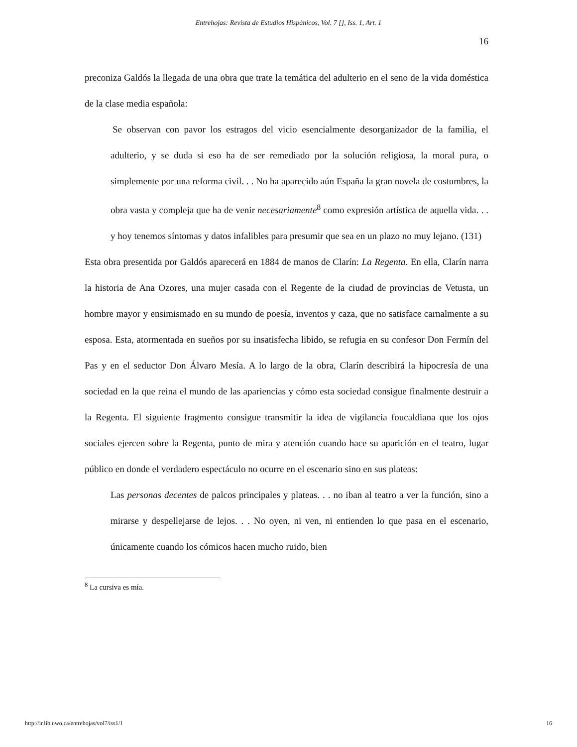Entrehojas: Revista de Estudios Hispánicos, Vol. 7 [], Iss. 1, Art. 1
16
preconiza Galdós la llegada de una obra que trate la temática del adulterio en el seno de la vida doméstica de la clase media española:
Se observan con pavor los estragos del vicio esencialmente desorganizador de la familia, el adulterio, y se duda si eso ha de ser remediado por la solución religiosa, la moral pura, o simplemente por una reforma civil. . . No ha aparecido aún España la gran novela de costumbres, la obra vasta y compleja que ha de venir necesariamente<sup>8</sup> como expresión artística de aquella vida. . . y hoy tenemos síntomas y datos infalibles para presumir que sea en un plazo no muy lejano. (131)
Esta obra presentida por Galdós aparecerá en 1884 de manos de Clarín: La Regenta. En ella, Clarín narra la historia de Ana Ozores, una mujer casada con el Regente de la ciudad de provincias de Vetusta, un hombre mayor y ensimismado en su mundo de poesía, inventos y caza, que no satisface carnalmente a su esposa. Esta, atormentada en sueños por su insatisfecha libido, se refugia en su confesor Don Fermín del Pas y en el seductor Don Álvaro Mesía. A lo largo de la obra, Clarín describirá la hipocresía de una sociedad en la que reina el mundo de las apariencias y cómo esta sociedad consigue finalmente destruir a la Regenta. El siguiente fragmento consigue transmitir la idea de vigilancia foucaldiana que los ojos sociales ejercen sobre la Regenta, punto de mira y atención cuando hace su aparición en el teatro, lugar público en donde el verdadero espectáculo no ocurre en el escenario sino en sus plateas:
Las personas decentes de palcos principales y plateas. . . no iban al teatro a ver la función, sino a mirarse y despellejarse de lejos. . . No oyen, ni ven, ni entienden lo que pasa en el escenario, únicamente cuando los cómicos hacen mucho ruido, bien
<sup>8</sup> La cursiva es mía.
http://ir.lib.uwo.ca/entrehojas/vol7/iss1/1 16